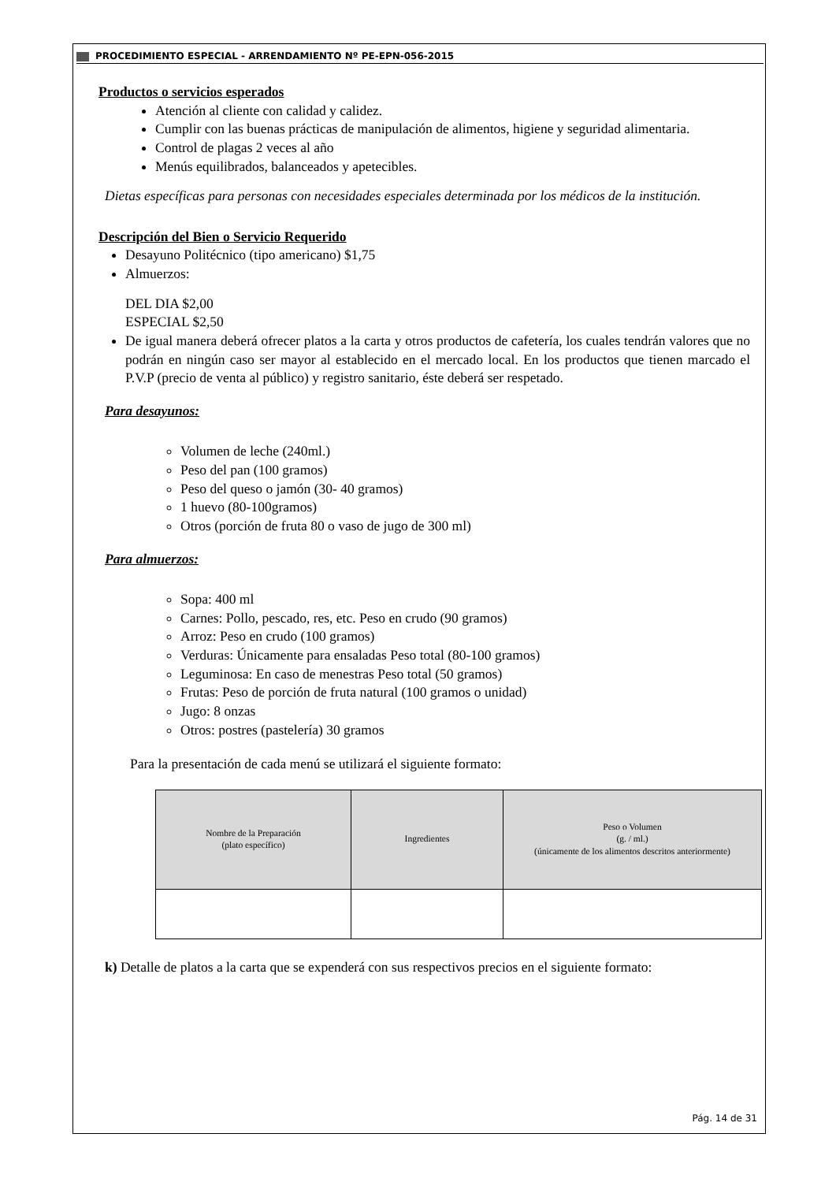PROCEDIMIENTO ESPECIAL - ARRENDAMIENTO Nº PE-EPN-056-2015
Productos o servicios esperados
Atención al cliente con calidad y calidez.
Cumplir con las buenas prácticas de manipulación de alimentos, higiene y seguridad alimentaria.
Control de plagas 2 veces al año
Menús equilibrados, balanceados y apetecibles.
Dietas específicas para personas con necesidades especiales determinada por los médicos de la institución.
Descripción del Bien o Servicio Requerido
Desayuno Politécnico (tipo americano) $1,75
Almuerzos:
DEL DIA $2,00
ESPECIAL $2,50
De igual manera deberá ofrecer platos a la carta y otros productos de cafetería, los cuales tendrán valores que no podrán en ningún caso ser mayor al establecido en el mercado local. En los productos que tienen marcado el P.V.P (precio de venta al público) y registro sanitario, éste deberá ser respetado.
Para desayunos:
Volumen de leche (240ml.)
Peso del pan (100 gramos)
Peso del queso o jamón (30- 40 gramos)
1 huevo (80-100gramos)
Otros (porción de fruta 80 o vaso de jugo de 300 ml)
Para almuerzos:
Sopa: 400 ml
Carnes: Pollo, pescado, res, etc. Peso en crudo (90 gramos)
Arroz: Peso en crudo (100 gramos)
Verduras: Únicamente para ensaladas Peso total (80-100 gramos)
Leguminosa: En caso de menestras Peso total (50 gramos)
Frutas: Peso de porción de fruta natural (100 gramos o unidad)
Jugo: 8 onzas
Otros: postres (pastelería) 30 gramos
Para la presentación de cada menú se utilizará el siguiente formato:
| Nombre de la Preparación (plato específico) | Ingredientes | Peso o Volumen (g. / ml.) (únicamente de los alimentos descritos anteriormente) |
| --- | --- | --- |
k) Detalle de platos a la carta que se expenderá con sus respectivos precios en el siguiente formato:
Pág. 14 de 31